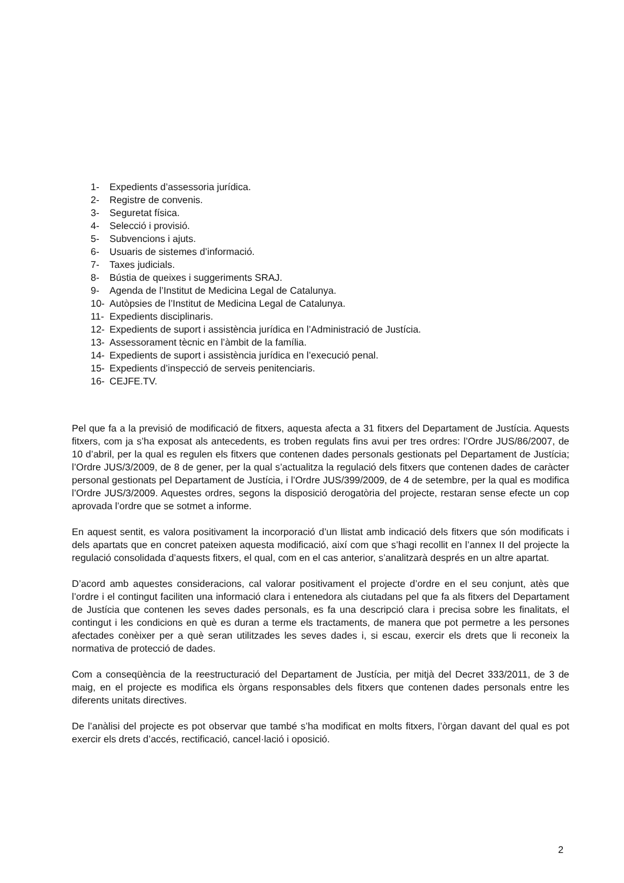1- Expedients d’assessoria jurídica.
2- Registre de convenis.
3- Seguretat física.
4- Selecció i provisió.
5- Subvencions i ajuts.
6- Usuaris de sistemes d’informació.
7- Taxes judicials.
8- Bústia de queixes i suggeriments SRAJ.
9- Agenda de l’Institut de Medicina Legal de Catalunya.
10- Autòpsies de l’Institut de Medicina Legal de Catalunya.
11- Expedients disciplinaris.
12- Expedients de suport i assistència jurídica en l’Administració de Justícia.
13- Assessorament tècnic en l’àmbit de la família.
14- Expedients de suport i assistència jurídica en l’execució penal.
15- Expedients d’inspecció de serveis penitenciaris.
16- CEJFE.TV.
Pel que fa a la previsió de modificació de fitxers, aquesta afecta a 31 fitxers del Departament de Justícia. Aquests fitxers, com ja s’ha exposat als antecedents, es troben regulats fins avui per tres ordres: l’Ordre JUS/86/2007, de 10 d’abril, per la qual es regulen els fitxers que contenen dades personals gestionats pel Departament de Justícia; l’Ordre JUS/3/2009, de 8 de gener, per la qual s’actualitza la regulació dels fitxers que contenen dades de caràcter personal gestionats pel Departament de Justícia, i l’Ordre JUS/399/2009, de 4 de setembre, per la qual es modifica l’Ordre JUS/3/2009. Aquestes ordres, segons la disposició derogatòria del projecte, restaran sense efecte un cop aprovada l’ordre que se sotmet a informe.
En aquest sentit, es valora positivament la incorporació d’un llistat amb indicació dels fitxers que són modificats i dels apartats que en concret pateixen aquesta modificació, així com que s’hagi recollit en l’annex II del projecte la regulació consolidada d’aquests fitxers, el qual, com en el cas anterior, s’analitzarà després en un altre apartat.
D’acord amb aquestes consideracions, cal valorar positivament el projecte d’ordre en el seu conjunt, atès que l’ordre i el contingut faciliten una informació clara i entenedora als ciutadans pel que fa als fitxers del Departament de Justícia que contenen les seves dades personals, es fa una descripció clara i precisa sobre les finalitats, el contingut i les condicions en què es duran a terme els tractaments, de manera que pot permetre a les persones afectades conèixer per a què seran utilitzades les seves dades i, si escau, exercir els drets que li reconeix la normativa de protecció de dades.
Com a conseqüència de la reestructuració del Departament de Justícia, per mitjà del Decret 333/2011, de 3 de maig, en el projecte es modifica els òrgans responsables dels fitxers que contenen dades personals entre les diferents unitats directives.
De l’anàlisi del projecte es pot observar que també s’ha modificat en molts fitxers, l’òrgan davant del qual es pot exercir els drets d’accés, rectificació, cancel·lació i oposició.
2